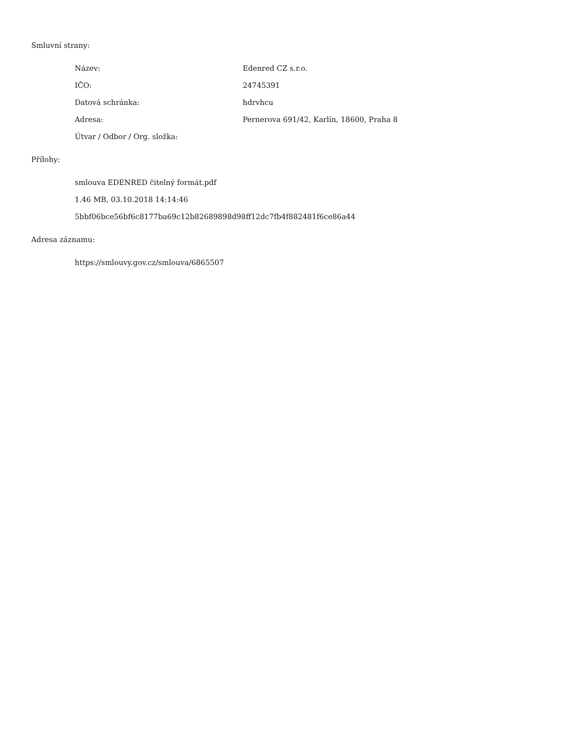Smluvní strany:
| Název: | Edenred CZ s.r.o. |
| IČO: | 24745391 |
| Datová schránka: | hdrvhcu |
| Adresa: | Pernerova 691/42, Karlín, 18600, Praha 8 |
| Útvar / Odbor / Org. složka: | |
Přílohy:
smlouva EDENRED čitelný formát.pdf
1.46 MB, 03.10.2018 14:14:46
5bbf06bce56bf6c8177ba69c12b82689898d98ff12dc7fb4f882481f6ce86a44
Adresa záznamu:
https://smlouvy.gov.cz/smlouva/6865507